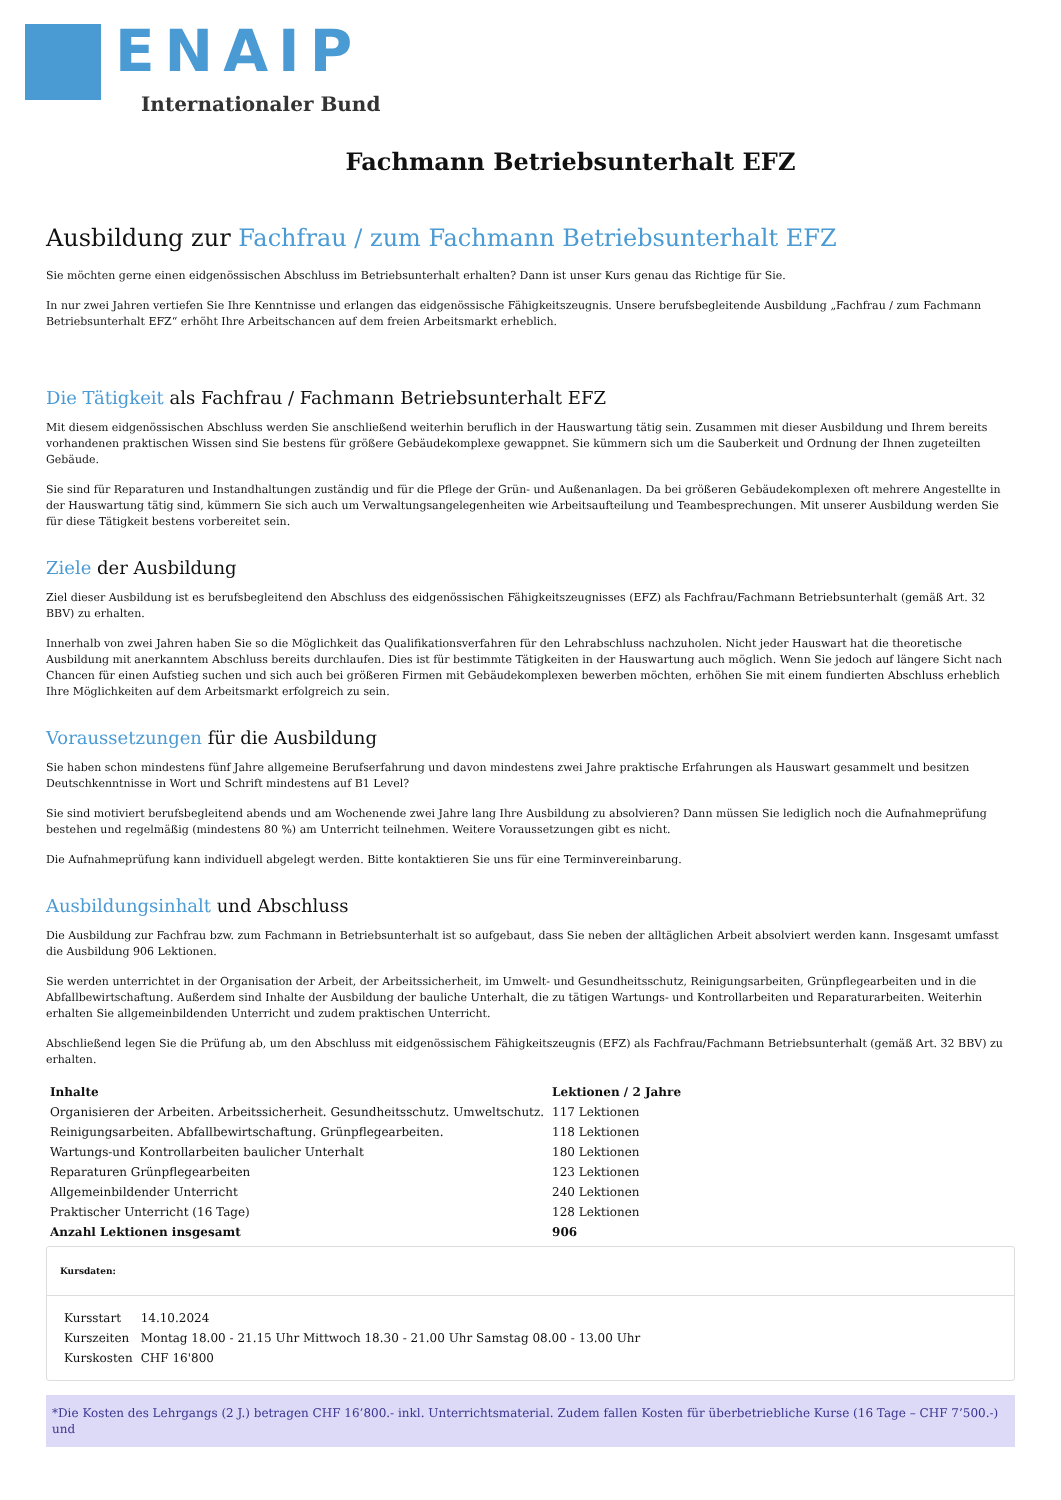ENAIP
Internationaler Bund
Fachmann Betriebsunterhalt EFZ
Ausbildung zur Fachfrau / zum Fachmann Betriebsunterhalt EFZ
Sie möchten gerne einen eidgenössischen Abschluss im Betriebsunterhalt erhalten? Dann ist unser Kurs genau das Richtige für Sie.
In nur zwei Jahren vertiefen Sie Ihre Kenntnisse und erlangen das eidgenössische Fähigkeitszeugnis. Unsere berufsbegleitende Ausbildung „Fachfrau / zum Fachmann Betriebsunterhalt EFZ“ erhöht Ihre Arbeitschancen auf dem freien Arbeitsmarkt erheblich.
Die Tätigkeit als Fachfrau / Fachmann Betriebsunterhalt EFZ
Mit diesem eidgenössischen Abschluss werden Sie anschließend weiterhin beruflich in der Hauswartung tätig sein. Zusammen mit dieser Ausbildung und Ihrem bereits vorhandenen praktischen Wissen sind Sie bestens für größere Gebäudekomplexe gewappnet. Sie kümmern sich um die Sauberkeit und Ordnung der Ihnen zugeteilten Gebäude.
Sie sind für Reparaturen und Instandhaltungen zuständig und für die Pflege der Grün- und Außenanlagen. Da bei größeren Gebäudekomplexen oft mehrere Angestellte in der Hauswartung tätig sind, kümmern Sie sich auch um Verwaltungsangelegenheiten wie Arbeitsaufteilung und Teambesprechungen. Mit unserer Ausbildung werden Sie für diese Tätigkeit bestens vorbereitet sein.
Ziele der Ausbildung
Ziel dieser Ausbildung ist es berufsbegleitend den Abschluss des eidgenössischen Fähigkeitszeugnisses (EFZ) als Fachfrau/Fachmann Betriebsunterhalt (gemäß Art. 32 BBV) zu erhalten.
Innerhalb von zwei Jahren haben Sie so die Möglichkeit das Qualifikationsverfahren für den Lehrabschluss nachzuholen. Nicht jeder Hauswart hat die theoretische Ausbildung mit anerkanntem Abschluss bereits durchlaufen. Dies ist für bestimmte Tätigkeiten in der Hauswartung auch möglich. Wenn Sie jedoch auf längere Sicht nach Chancen für einen Aufstieg suchen und sich auch bei größeren Firmen mit Gebäudekomplexen bewerben möchten, erhöhen Sie mit einem fundierten Abschluss erheblich Ihre Möglichkeiten auf dem Arbeitsmarkt erfolgreich zu sein.
Voraussetzungen für die Ausbildung
Sie haben schon mindestens fünf Jahre allgemeine Berufserfahrung und davon mindestens zwei Jahre praktische Erfahrungen als Hauswart gesammelt und besitzen Deutschkenntnisse in Wort und Schrift mindestens auf B1 Level?
Sie sind motiviert berufsbegleitend abends und am Wochenende zwei Jahre lang Ihre Ausbildung zu absolvieren? Dann müssen Sie lediglich noch die Aufnahmeprüfung bestehen und regelmäßig (mindestens 80 %) am Unterricht teilnehmen. Weitere Voraussetzungen gibt es nicht.
Die Aufnahmeprüfung kann individuell abgelegt werden. Bitte kontaktieren Sie uns für eine Terminvereinbarung.
Ausbildungsinhalt und Abschluss
Die Ausbildung zur Fachfrau bzw. zum Fachmann in Betriebsunterhalt ist so aufgebaut, dass Sie neben der alltäglichen Arbeit absolviert werden kann. Insgesamt umfasst die Ausbildung 906 Lektionen.
Sie werden unterrichtet in der Organisation der Arbeit, der Arbeitssicherheit, im Umwelt- und Gesundheitsschutz, Reinigungsarbeiten, Grünpflegearbeiten und in die Abfallbewirtschaftung. Außerdem sind Inhalte der Ausbildung der bauliche Unterhalt, die zu tätigen Wartungs- und Kontrollarbeiten und Reparaturarbeiten. Weiterhin erhalten Sie allgemeinbildenden Unterricht und zudem praktischen Unterricht.
Abschließend legen Sie die Prüfung ab, um den Abschluss mit eidgenössischem Fähigkeitszeugnis (EFZ) als Fachfrau/Fachmann Betriebsunterhalt (gemäß Art. 32 BBV) zu erhalten.
| Inhalte | Lektionen / 2 Jahre |
| --- | --- |
| Organisieren der Arbeiten. Arbeitssicherheit. Gesundheitsschutz. Umweltschutz. | 117 Lektionen |
| Reinigungsarbeiten. Abfallbewirtschaftung. Grünpflegearbeiten. | 118 Lektionen |
| Wartungs-und Kontrollarbeiten baulicher Unterhalt | 180 Lektionen |
| Reparaturen Grünpflegearbeiten | 123 Lektionen |
| Allgemeinbildender Unterricht | 240 Lektionen |
| Praktischer Unterricht (16 Tage) | 128 Lektionen |
| Anzahl Lektionen insgesamt | 906 |
Kursdaten:
| Kursstart | 14.10.2024 |
| Kurszeiten | Montag 18.00 - 21.15 Uhr Mittwoch 18.30 - 21.00 Uhr Samstag 08.00 - 13.00 Uhr |
| Kurskosten | CHF 16'800 |
*Die Kosten des Lehrgangs (2 J.) betragen CHF 16’800.- inkl. Unterrichtsmaterial. Zudem fallen Kosten für überbetriebliche Kurse (16 Tage – CHF 7’500.-) und